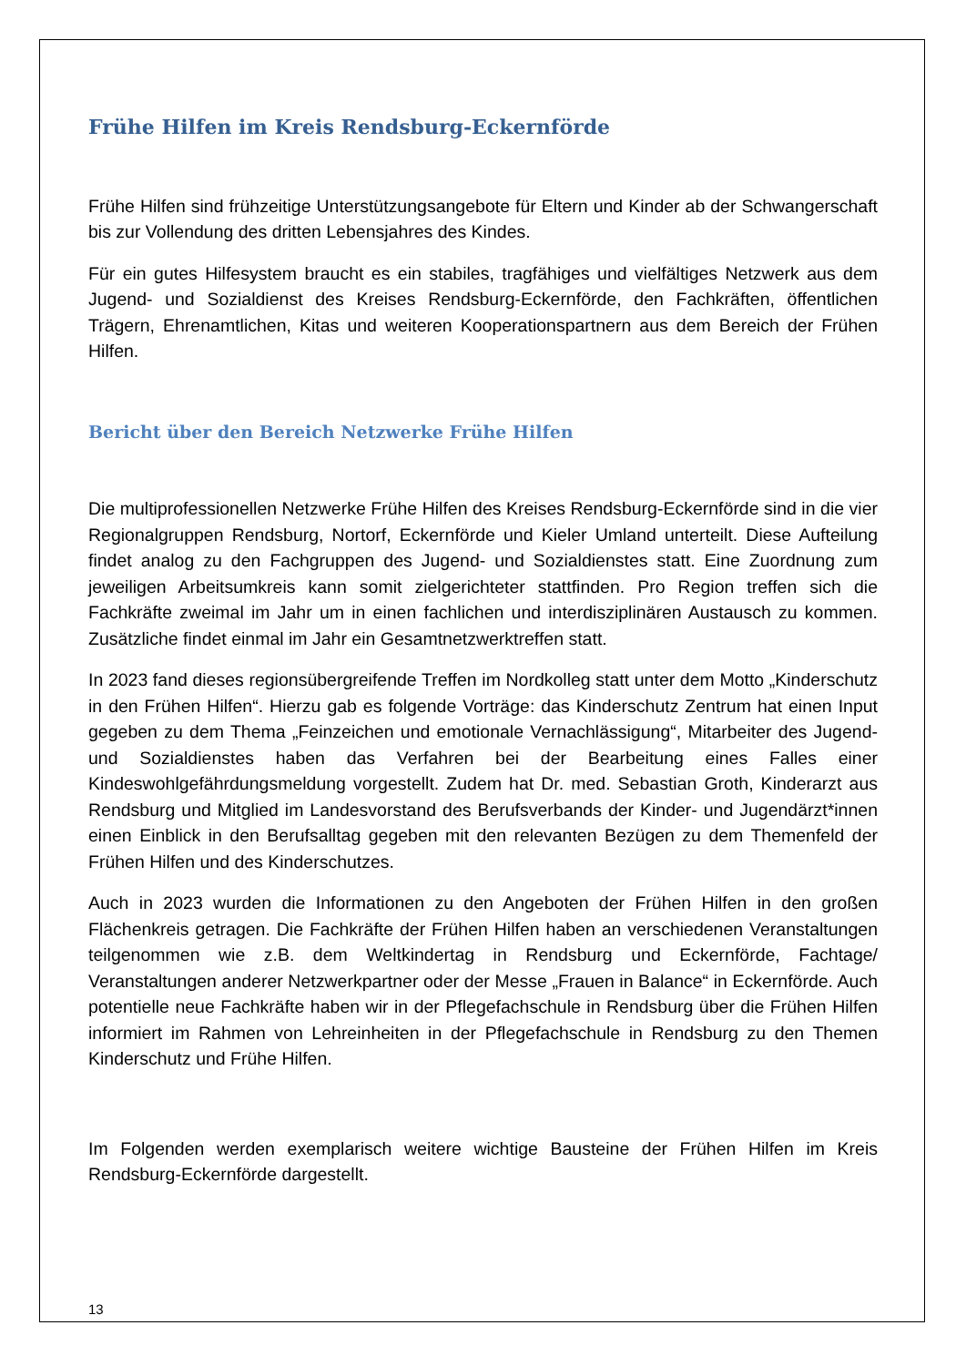Frühe Hilfen im Kreis Rendsburg-Eckernförde
Frühe Hilfen sind frühzeitige Unterstützungsangebote für Eltern und Kinder ab der Schwangerschaft bis zur Vollendung des dritten Lebensjahres des Kindes.
Für ein gutes Hilfesystem braucht es ein stabiles, tragfähiges und vielfältiges Netzwerk aus dem Jugend- und Sozialdienst des Kreises Rendsburg-Eckernförde, den Fachkräften, öffentlichen Trägern, Ehrenamtlichen, Kitas und weiteren Kooperationspartnern aus dem Bereich der Frühen Hilfen.
Bericht über den Bereich Netzwerke Frühe Hilfen
Die multiprofessionellen Netzwerke Frühe Hilfen des Kreises Rendsburg-Eckernförde sind in die vier Regionalgruppen Rendsburg, Nortorf, Eckernförde und Kieler Umland unterteilt. Diese Aufteilung findet analog zu den Fachgruppen des Jugend- und Sozialdienstes statt. Eine Zuordnung zum jeweiligen Arbeitsumkreis kann somit zielgerichteter stattfinden. Pro Region treffen sich die Fachkräfte zweimal im Jahr um in einen fachlichen und interdisziplinären Austausch zu kommen. Zusätzliche findet einmal im Jahr ein Gesamtnetzwerktreffen statt.
In 2023 fand dieses regionsübergreifende Treffen im Nordkolleg statt unter dem Motto „Kinderschutz in den Frühen Hilfen“. Hierzu gab es folgende Vorträge: das Kinderschutz Zentrum hat einen Input gegeben zu dem Thema „Feinzeichen und emotionale Vernachlässigung“, Mitarbeiter des Jugend- und Sozialdienstes haben das Verfahren bei der Bearbeitung eines Falles einer Kindeswohlgefährdungsmeldung vorgestellt. Zudem hat Dr. med. Sebastian Groth, Kinderarzt aus Rendsburg und Mitglied im Landesvorstand des Berufsverbands der Kinder- und Jugendärzt*innen einen Einblick in den Berufsalltag gegeben mit den relevanten Bezügen zu dem Themenfeld der Frühen Hilfen und des Kinderschutzes.
Auch in 2023 wurden die Informationen zu den Angeboten der Frühen Hilfen in den großen Flächenkreis getragen. Die Fachkräfte der Frühen Hilfen haben an verschiedenen Veranstaltungen teilgenommen wie z.B. dem Weltkindertag in Rendsburg und Eckernförde, Fachtage/ Veranstaltungen anderer Netzwerkpartner oder der Messe „Frauen in Balance“ in Eckernförde. Auch potentielle neue Fachkräfte haben wir in der Pflegefachschule in Rendsburg über die Frühen Hilfen informiert im Rahmen von Lehreinheiten in der Pflegefachschule in Rendsburg zu den Themen Kinderschutz und Frühe Hilfen.
Im Folgenden werden exemplarisch weitere wichtige Bausteine der Frühen Hilfen im Kreis Rendsburg-Eckernförde dargestellt.
13